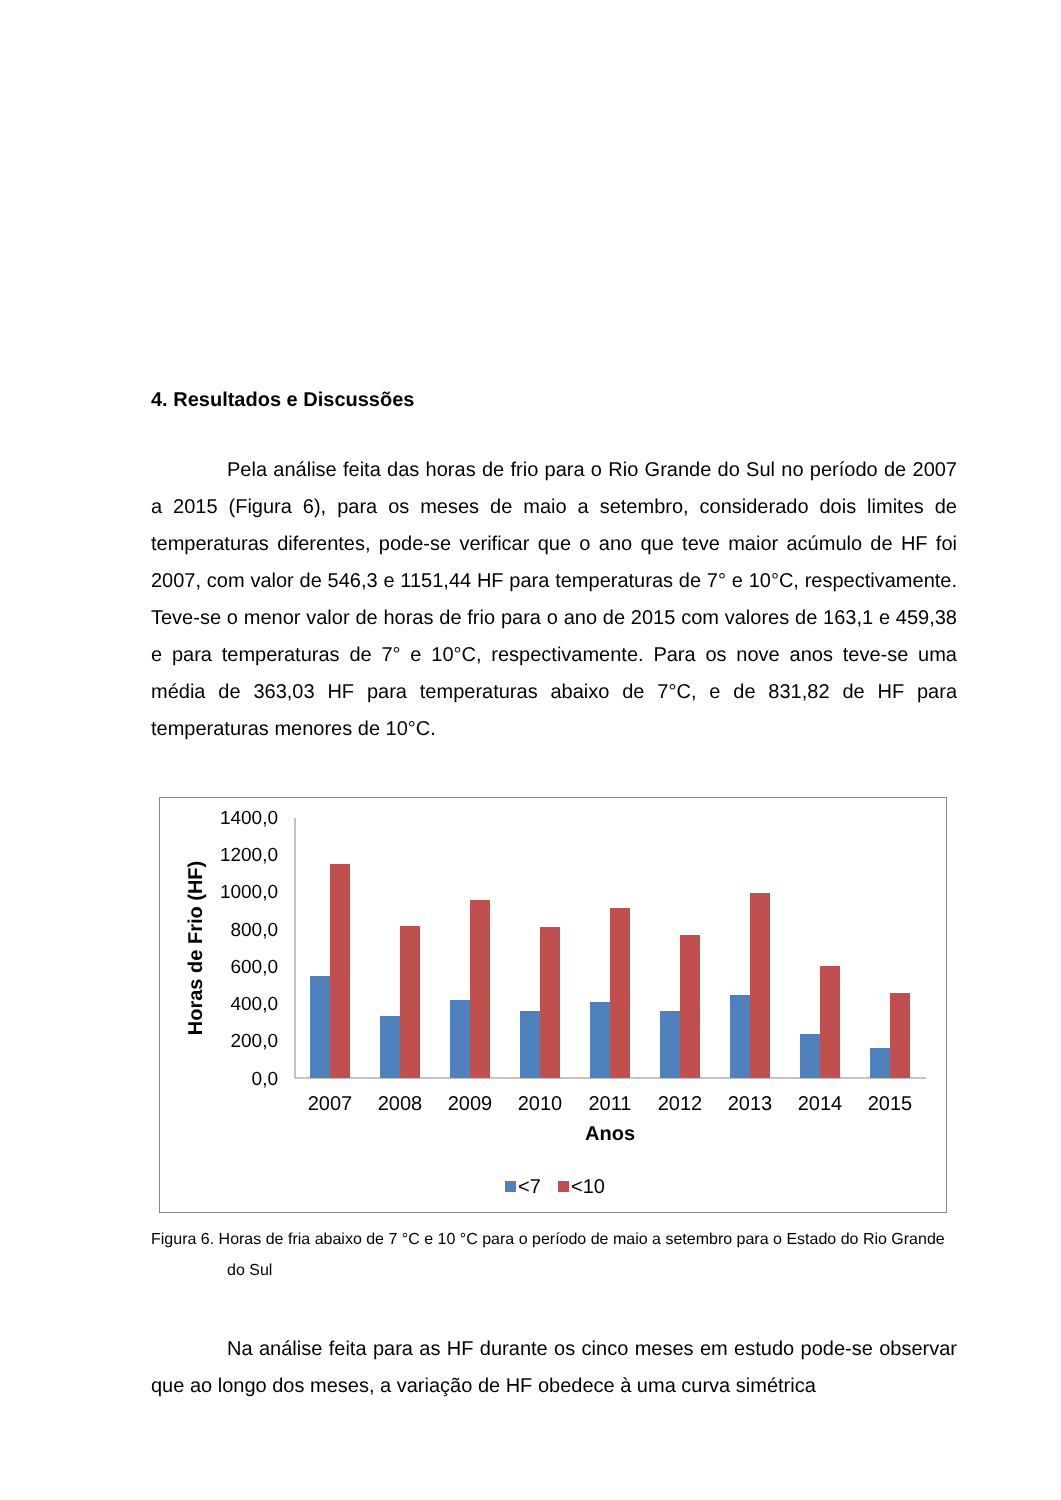4. Resultados e Discussões
Pela análise feita das horas de frio para o Rio Grande do Sul no período de 2007 a 2015 (Figura 6), para os meses de maio a setembro, considerado dois limites de temperaturas diferentes, pode-se verificar que o ano que teve maior acúmulo de HF foi 2007, com valor de 546,3 e 1151,44 HF para temperaturas de 7° e 10°C, respectivamente. Teve-se o menor valor de horas de frio para o ano de 2015 com valores de 163,1 e 459,38 e para temperaturas de 7° e 10°C, respectivamente. Para os nove anos teve-se uma média de 363,03 HF para temperaturas abaixo de 7°C, e de 831,82 de HF para temperaturas menores de 10°C.
Horas de Frio (HF)
1400,0
1200,0
1000,0
800,0
600,0
400,0
200,0
0,0
2007
2008
2009
2010
2011
2012
2013
2014
2015
Anos
<7
<10
Figura 6. Horas de fria abaixo de 7 °C e 10 °C para o período de maio a setembro para o Estado do Rio Grande do Sul
Na análise feita para as HF durante os cinco meses em estudo pode-se observar que ao longo dos meses, a variação de HF obedece à uma curva simétrica